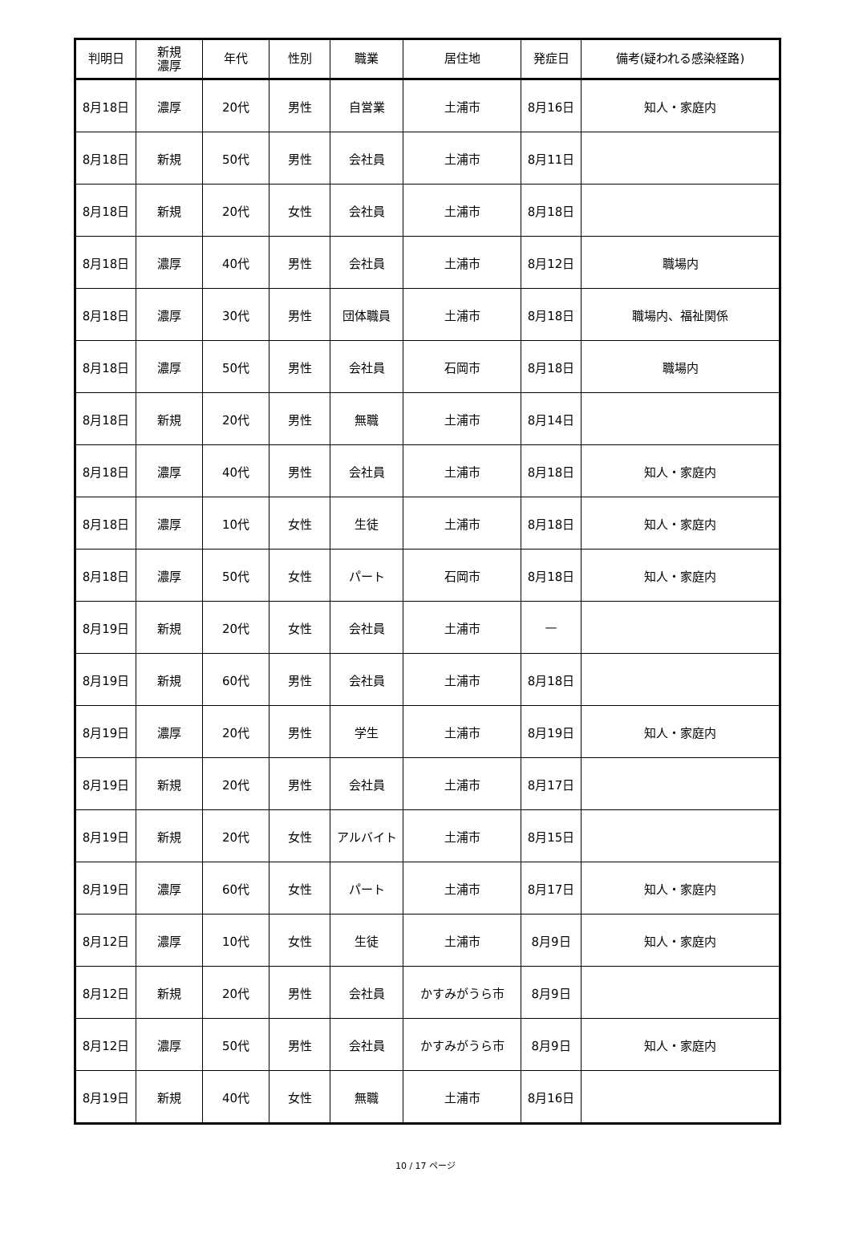| 判明日 | 新規 濃厚 | 年代 | 性別 | 職業 | 居住地 | 発症日 | 備考(疑われる感染経路) |
| --- | --- | --- | --- | --- | --- | --- | --- |
| 8月18日 | 濃厚 | 20代 | 男性 | 自営業 | 土浦市 | 8月16日 | 知人・家庭内 |
| 8月18日 | 新規 | 50代 | 男性 | 会社員 | 土浦市 | 8月11日 | |
| 8月18日 | 新規 | 20代 | 女性 | 会社員 | 土浦市 | 8月18日 | |
| 8月18日 | 濃厚 | 40代 | 男性 | 会社員 | 土浦市 | 8月12日 | 職場内 |
| 8月18日 | 濃厚 | 30代 | 男性 | 団体職員 | 土浦市 | 8月18日 | 職場内、福祉関係 |
| 8月18日 | 濃厚 | 50代 | 男性 | 会社員 | 石岡市 | 8月18日 | 職場内 |
| 8月18日 | 新規 | 20代 | 男性 | 無職 | 土浦市 | 8月14日 | |
| 8月18日 | 濃厚 | 40代 | 男性 | 会社員 | 土浦市 | 8月18日 | 知人・家庭内 |
| 8月18日 | 濃厚 | 10代 | 女性 | 生徒 | 土浦市 | 8月18日 | 知人・家庭内 |
| 8月18日 | 濃厚 | 50代 | 女性 | パート | 石岡市 | 8月18日 | 知人・家庭内 |
| 8月19日 | 新規 | 20代 | 女性 | 会社員 | 土浦市 | — | |
| 8月19日 | 新規 | 60代 | 男性 | 会社員 | 土浦市 | 8月18日 | |
| 8月19日 | 濃厚 | 20代 | 男性 | 学生 | 土浦市 | 8月19日 | 知人・家庭内 |
| 8月19日 | 新規 | 20代 | 男性 | 会社員 | 土浦市 | 8月17日 | |
| 8月19日 | 新規 | 20代 | 女性 | アルバイト | 土浦市 | 8月15日 | |
| 8月19日 | 濃厚 | 60代 | 女性 | パート | 土浦市 | 8月17日 | 知人・家庭内 |
| 8月12日 | 濃厚 | 10代 | 女性 | 生徒 | 土浦市 | 8月9日 | 知人・家庭内 |
| 8月12日 | 新規 | 20代 | 男性 | 会社員 | かすみがうら市 | 8月9日 | |
| 8月12日 | 濃厚 | 50代 | 男性 | 会社員 | かすみがうら市 | 8月9日 | 知人・家庭内 |
| 8月19日 | 新規 | 40代 | 女性 | 無職 | 土浦市 | 8月16日 | |
10 / 17 ページ